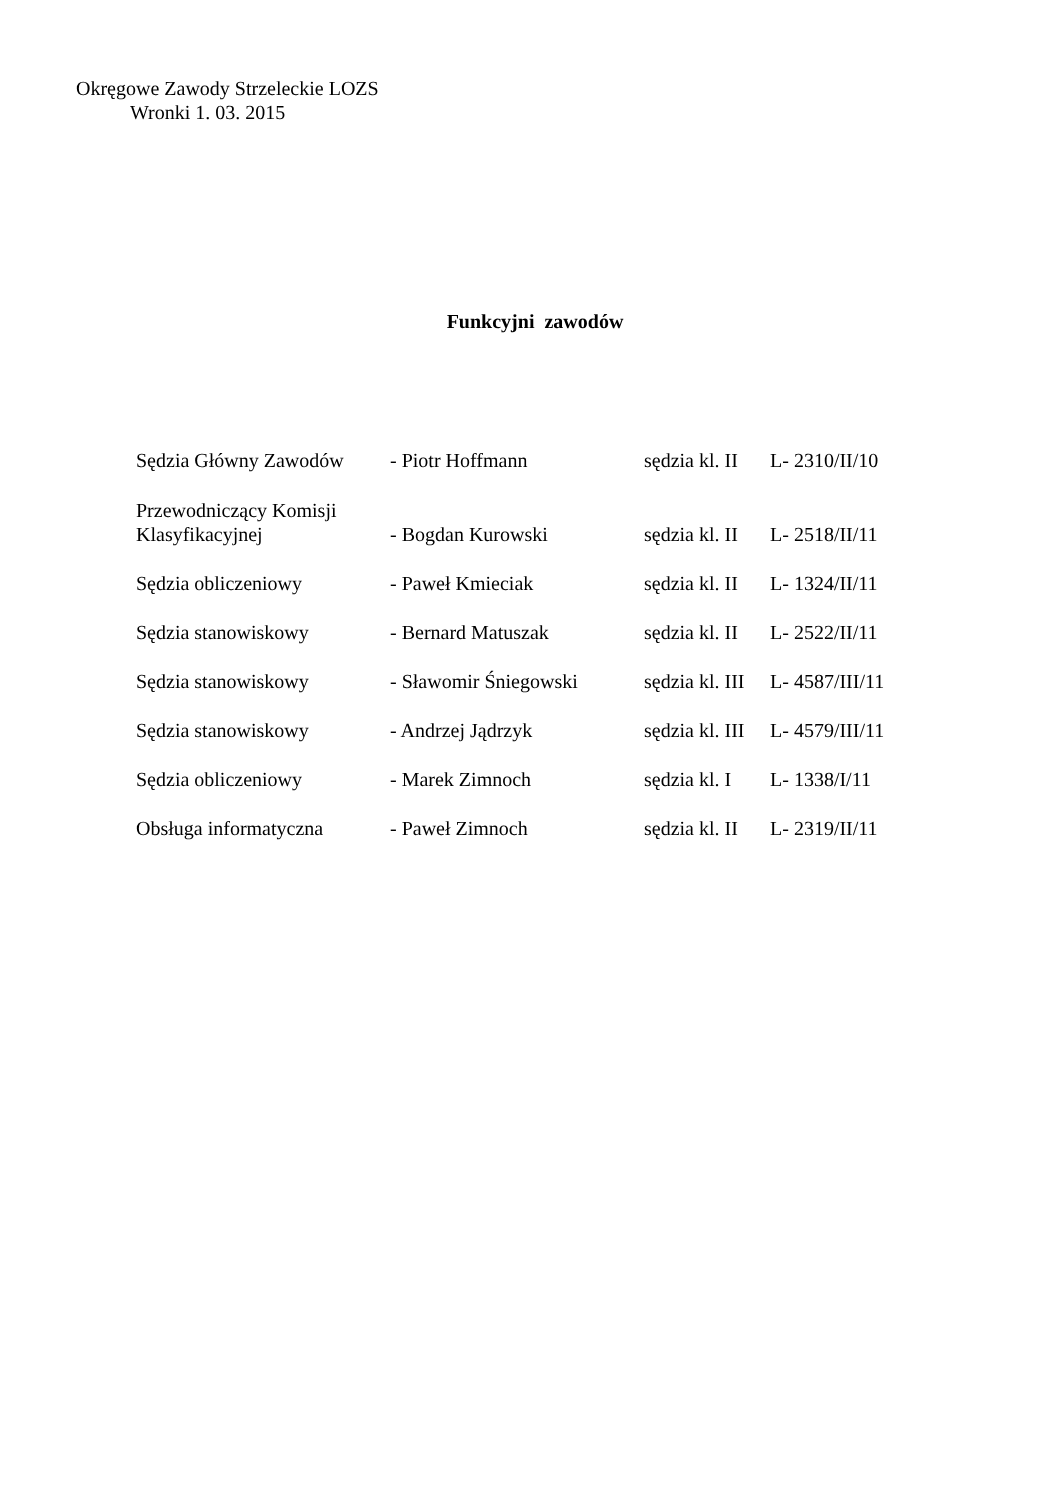Okręgowe Zawody Strzeleckie LOZS
Wronki 1. 03. 2015
Funkcyjni zawodów
| Sędzia Główny Zawodów | - Piotr Hoffmann | sędzia kl. II | L- 2310/II/10 |
| Przewodniczący Komisji Klasyfikacyjnej | - Bogdan Kurowski | sędzia kl. II | L- 2518/II/11 |
| Sędzia obliczeniowy | - Paweł Kmieciak | sędzia kl. II | L- 1324/II/11 |
| Sędzia stanowiskowy | - Bernard Matuszak | sędzia kl. II | L- 2522/II/11 |
| Sędzia stanowiskowy | - Sławomir Śniegowski | sędzia kl. III | L- 4587/III/11 |
| Sędzia stanowiskowy | - Andrzej Jądrzyk | sędzia kl. III | L- 4579/III/11 |
| Sędzia obliczeniowy | - Marek Zimnoch | sędzia kl. I | L- 1338/I/11 |
| Obsługa informatyczna | - Paweł Zimnoch | sędzia kl. II | L- 2319/II/11 |